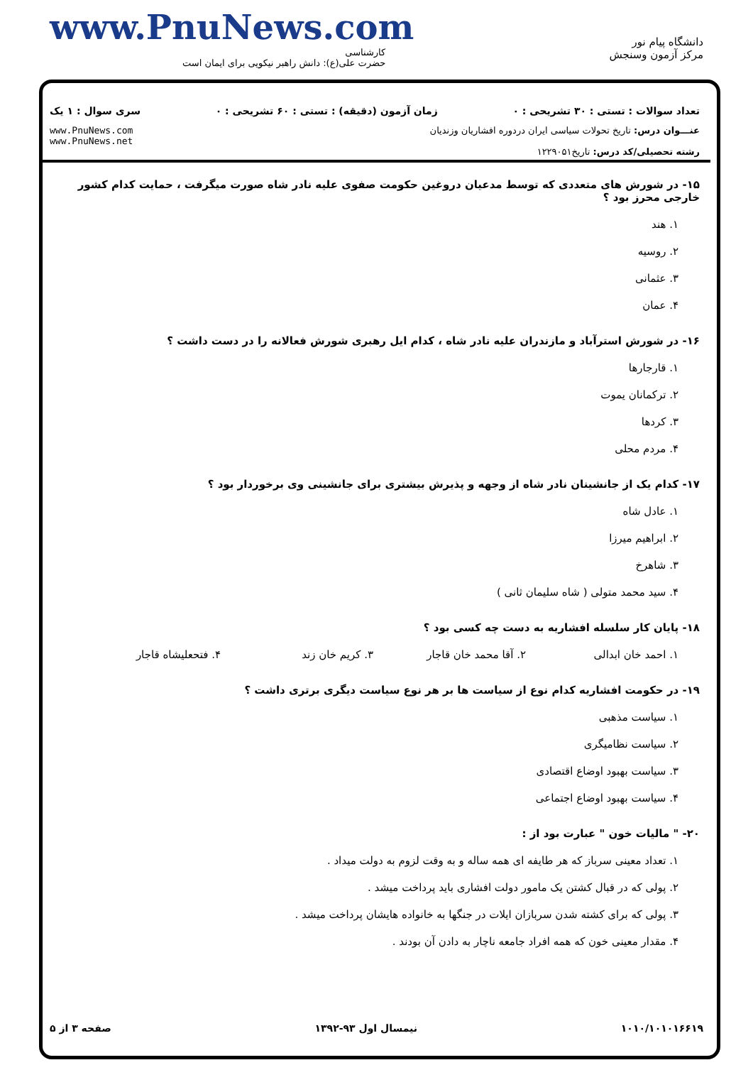www.PnuNews.com
کارشناسی
حضرت علی(ع): دانش راهبر نیکویی برای ایمان است
دانشگاه پیام نور
مرکز آزمون وسنجش
تعداد سوالات : تستی : ۳۰ تشریحی : ۰ زمان آزمون (دقیقه) : تستی : ۶۰ تشریحی : ۰ سری سوال : ۱ یک
عنـــوان درس: تاریخ تحولات سیاسی ایران دردوره افشاریان وزندیان
رشته تحصیلی/کد درس: تاریخ۱۲۲۹۰۵۱
www.PnuNews.com
www.PnuNews.net
۱۵- در شورش های متعددی که توسط مدعیان دروغین حکومت صفوی علیه نادر شاه صورت میگرفت ، حمایت کدام کشور خارجی محرز بود ؟
۱. هند
۲. روسیه
۳. عثمانی
۴. عمان
۱۶- در شورش استرآباد و مازندران علیه نادر شاه ، کدام ایل رهبری شورش فعالانه را در دست داشت ؟
۱. قارجارها
۲. ترکمانان یموت
۳. کردها
۴. مردم محلی
۱۷- کدام یک از جانشینان نادر شاه از وجهه و پذیرش بیشتری برای جانشینی وی برخوردار بود ؟
۱. عادل شاه
۲. ابراهیم میرزا
۳. شاهرخ
۴. سید محمد متولی ( شاه سلیمان ثانی )
۱۸- پایان کار سلسله افشاریه به دست چه کسی بود ؟
۱. احمد خان ابدالی
۲. آقا محمد خان قاجار
۳. کریم خان زند
۴. فتحعلیشاه قاجار
۱۹- در حکومت افشاریه کدام نوع از سیاست ها بر هر نوع سیاست دیگری برتری داشت ؟
۱. سیاست مذهبی
۲. سیاست نظامیگری
۳. سیاست بهبود اوضاع اقتصادی
۴. سیاست بهبود اوضاع اجتماعی
۲۰- " مالیات خون " عبارت بود از :
۱. تعداد معینی سرباز که هر طایفه ای همه ساله و به وقت لزوم به دولت میداد .
۲. پولی که در قبال کشتن یک مامور دولت افشاری باید پرداخت میشد .
۳. پولی که برای کشته شدن سربازان ایلات در جنگها به خانواده هایشان پرداخت میشد .
۴. مقدار معینی خون که همه افراد جامعه ناچار به دادن آن بودند .
۱۰۱۰/۱۰۱۰۱۶۶۱۹ نیمسال اول ۹۳-۱۳۹۲ صفحه ۳ از ۵